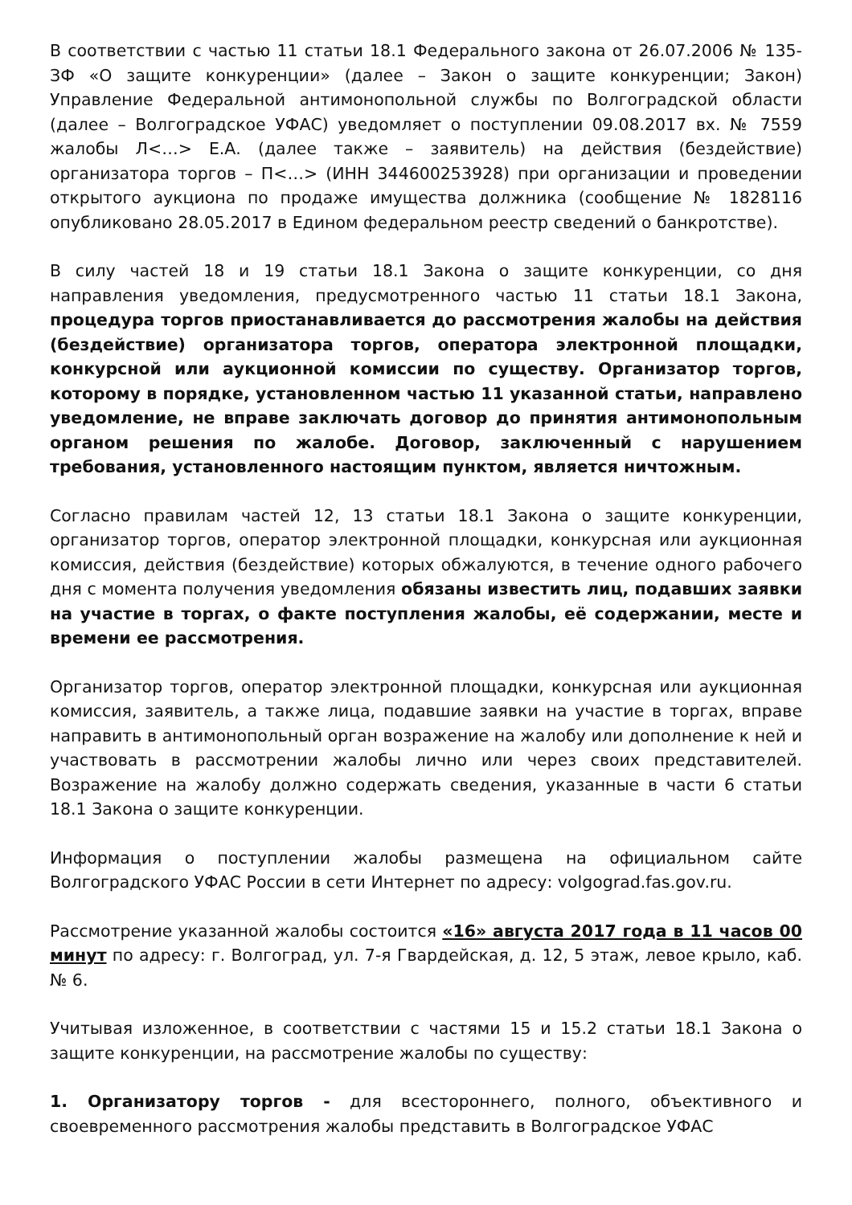В соответствии с частью 11 статьи 18.1 Федерального закона от 26.07.2006 № 135-ЗФ «О защите конкуренции» (далее – Закон о защите конкуренции; Закон) Управление Федеральной антимонопольной службы по Волгоградской области (далее – Волгоградское УФАС) уведомляет о поступлении 09.08.2017 вх. № 7559 жалобы Л<…> Е.А. (далее также – заявитель) на действия (бездействие) организатора торгов – П<…> (ИНН 344600253928) при организации и проведении открытого аукциона по продаже имущества должника (сообщение № 1828116 опубликовано 28.05.2017 в Едином федеральном реестр сведений о банкротстве).
В силу частей 18 и 19 статьи 18.1 Закона о защите конкуренции, со дня направления уведомления, предусмотренного частью 11 статьи 18.1 Закона, процедура торгов приостанавливается до рассмотрения жалобы на действия (бездействие) организатора торгов, оператора электронной площадки, конкурсной или аукционной комиссии по существу. Организатор торгов, которому в порядке, установленном частью 11 указанной статьи, направлено уведомление, не вправе заключать договор до принятия антимонопольным органом решения по жалобе. Договор, заключенный с нарушением требования, установленного настоящим пунктом, является ничтожным.
Согласно правилам частей 12, 13 статьи 18.1 Закона о защите конкуренции, организатор торгов, оператор электронной площадки, конкурсная или аукционная комиссия, действия (бездействие) которых обжалуются, в течение одного рабочего дня с момента получения уведомления обязаны известить лиц, подавших заявки на участие в торгах, о факте поступления жалобы, её содержании, месте и времени ее рассмотрения.
Организатор торгов, оператор электронной площадки, конкурсная или аукционная комиссия, заявитель, а также лица, подавшие заявки на участие в торгах, вправе направить в антимонопольный орган возражение на жалобу или дополнение к ней и участвовать в рассмотрении жалобы лично или через своих представителей. Возражение на жалобу должно содержать сведения, указанные в части 6 статьи 18.1 Закона о защите конкуренции.
Информация о поступлении жалобы размещена на официальном сайте Волгоградского УФАС России в сети Интернет по адресу: volgograd.fas.gov.ru.
Рассмотрение указанной жалобы состоится «16» августа 2017 года в 11 часов 00 минут по адресу: г. Волгоград, ул. 7-я Гвардейская, д. 12, 5 этаж, левое крыло, каб. № 6.
Учитывая изложенное, в соответствии с частями 15 и 15.2 статьи 18.1 Закона о защите конкуренции, на рассмотрение жалобы по существу:
1. Организатору торгов - для всестороннего, полного, объективного и своевременного рассмотрения жалобы представить в Волгоградское УФАС